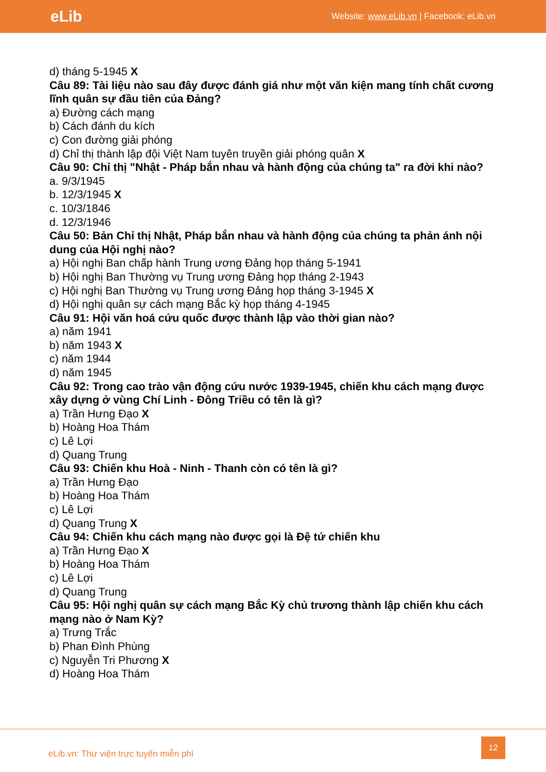eLib Website: www.eLib.vn | Facebook: eLib.vn
d) tháng 5-1945 X
Câu 89: Tài liệu nào sau đây được đánh giá như một văn kiện mang tính chất cương lĩnh quân sự đầu tiên của Đảng?
a) Đường cách mạng
b) Cách đánh du kích
c) Con đường giải phóng
d) Chỉ thị thành lập đội Việt Nam tuyên truyền giải phóng quân X
Câu 90: Chỉ thị "Nhật - Pháp bắn nhau và hành động của chúng ta" ra đời khi nào?
a. 9/3/1945
b. 12/3/1945 X
c. 10/3/1846
d. 12/3/1946
Câu 50: Bản Chỉ thị Nhật, Pháp bắn nhau và hành động của chúng ta phản ánh nội dung của Hội nghị nào?
a) Hội nghị Ban chấp hành Trung ương Đảng họp tháng 5-1941
b) Hội nghị Ban Thường vụ Trung ương Đảng họp tháng 2-1943
c) Hội nghị Ban Thường vụ Trung ương Đảng họp tháng 3-1945 X
d) Hội nghị quân sự cách mạng Bắc kỳ họp tháng 4-1945
Câu 91: Hội văn hoá cứu quốc được thành lập vào thời gian nào?
a) năm 1941
b) năm 1943 X
c) năm 1944
d) năm 1945
Câu 92: Trong cao trào vận động cứu nước 1939-1945, chiến khu cách mạng được xây dựng ở vùng Chí Linh - Đông Triều có tên là gì?
a) Trần Hưng Đạo X
b) Hoàng Hoa Thám
c) Lê Lợi
d) Quang Trung
Câu 93: Chiến khu Hoà - Ninh - Thanh còn có tên là gì?
a) Trần Hưng Đạo
b) Hoàng Hoa Thám
c) Lê Lợi
d) Quang Trung X
Câu 94: Chiến khu cách mạng nào được gọi là Đệ tứ chiến khu
a) Trần Hưng Đạo X
b) Hoàng Hoa Thám
c) Lê Lợi
d) Quang Trung
Câu 95: Hội nghị quân sự cách mạng Bắc Kỳ chủ trương thành lập chiến khu cách mạng nào ở Nam Kỳ?
a) Trưng Trắc
b) Phan Đình Phùng
c) Nguyễn Tri Phương X
d) Hoàng Hoa Thám
eLib.vn: Thư viện trực tuyến miễn phí
12